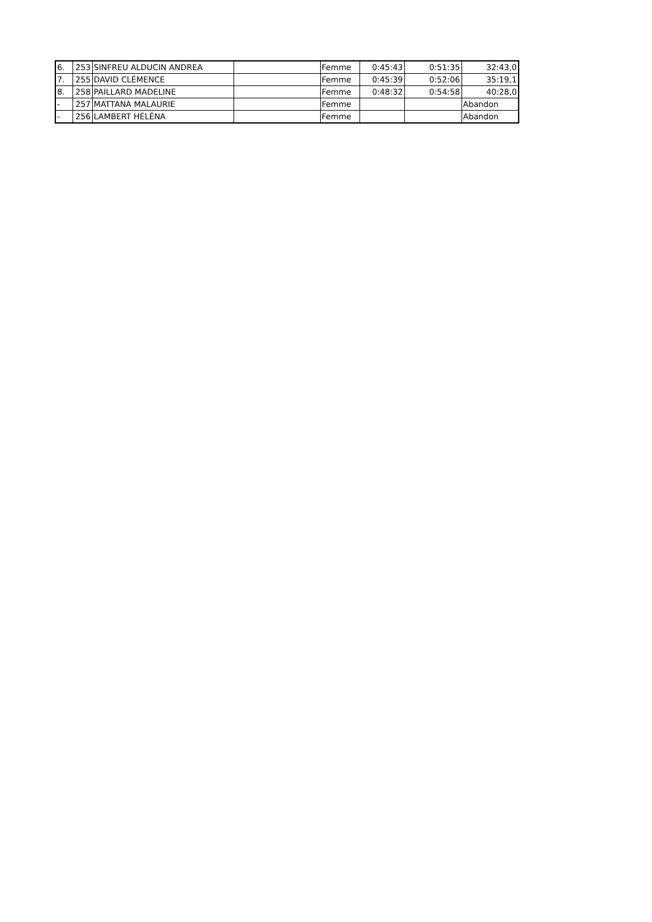| 6. | 253 | SINFREU ALDUCIN ANDREA | | Femme | 0:45:43 | 0:51:35 | 32:43,0 |
| 7. | 255 | DAVID CLÉMENCE | | Femme | 0:45:39 | 0:52:06 | 35:19,1 |
| 8. | 258 | PAILLARD MADELINE | | Femme | 0:48:32 | 0:54:58 | 40:28,0 |
| - | 257 | MATTANA MALAURIE | | Femme | | | Abandon |
| - | 256 | LAMBERT HÉLÉNA | | Femme | | | Abandon |